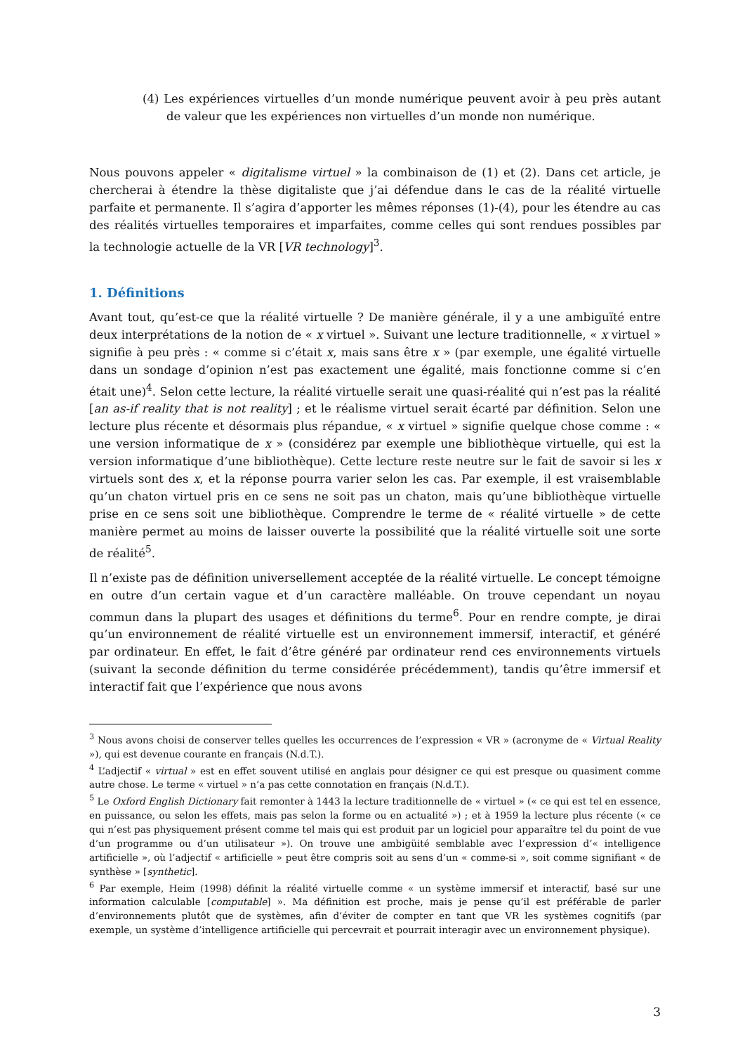(4) Les expériences virtuelles d’un monde numérique peuvent avoir à peu près autant de valeur que les expériences non virtuelles d’un monde non numérique.
Nous pouvons appeler « digitalisme virtuel » la combinaison de (1) et (2). Dans cet article, je chercherai à étendre la thèse digitaliste que j’ai défendue dans le cas de la réalité virtuelle parfaite et permanente. Il s’agira d’apporter les mêmes réponses (1)-(4), pour les étendre au cas des réalités virtuelles temporaires et imparfaites, comme celles qui sont rendues possibles par la technologie actuelle de la VR [VR technology]<sup>3</sup>.
1. Définitions
Avant tout, qu’est-ce que la réalité virtuelle ? De manière générale, il y a une ambiguïté entre deux interprétations de la notion de « x virtuel ». Suivant une lecture traditionnelle, « x virtuel » signifie à peu près : « comme si c’était x, mais sans être x » (par exemple, une égalité virtuelle dans un sondage d’opinion n’est pas exactement une égalité, mais fonctionne comme si c’en était une)<sup>4</sup>. Selon cette lecture, la réalité virtuelle serait une quasi-réalité qui n’est pas la réalité [an as-if reality that is not reality] ; et le réalisme virtuel serait écarté par définition. Selon une lecture plus récente et désormais plus répandue, « x virtuel » signifie quelque chose comme : « une version informatique de x » (considérez par exemple une bibliothèque virtuelle, qui est la version informatique d’une bibliothèque). Cette lecture reste neutre sur le fait de savoir si les x virtuels sont des x, et la réponse pourra varier selon les cas. Par exemple, il est vraisemblable qu’un chaton virtuel pris en ce sens ne soit pas un chaton, mais qu’une bibliothèque virtuelle prise en ce sens soit une bibliothèque. Comprendre le terme de « réalité virtuelle » de cette manière permet au moins de laisser ouverte la possibilité que la réalité virtuelle soit une sorte de réalité<sup>5</sup>.
Il n’existe pas de définition universellement acceptée de la réalité virtuelle. Le concept témoigne en outre d’un certain vague et d’un caractère malléable. On trouve cependant un noyau commun dans la plupart des usages et définitions du terme<sup>6</sup>. Pour en rendre compte, je dirai qu’un environnement de réalité virtuelle est un environnement immersif, interactif, et généré par ordinateur. En effet, le fait d’être généré par ordinateur rend ces environnements virtuels (suivant la seconde définition du terme considérée précédemment), tandis qu’être immersif et interactif fait que l’expérience que nous avons
<sup>3</sup> Nous avons choisi de conserver telles quelles les occurrences de l’expression « VR » (acronyme de « Virtual Reality »), qui est devenue courante en français (N.d.T.).
<sup>4</sup> L’adjectif « virtual » est en effet souvent utilisé en anglais pour désigner ce qui est presque ou quasiment comme autre chose. Le terme « virtuel » n’a pas cette connotation en français (N.d.T.).
<sup>5</sup> Le Oxford English Dictionary fait remonter à 1443 la lecture traditionnelle de « virtuel » (« ce qui est tel en essence, en puissance, ou selon les effets, mais pas selon la forme ou en actualité ») ; et à 1959 la lecture plus récente (« ce qui n’est pas physiquement présent comme tel mais qui est produit par un logiciel pour apparaître tel du point de vue d’un programme ou d’un utilisateur »). On trouve une ambigüité semblable avec l’expression d’« intelligence artificielle », où l’adjectif « artificielle » peut être compris soit au sens d’un « comme-si », soit comme signifiant « de synthèse » [synthetic].
<sup>6</sup> Par exemple, Heim (1998) définit la réalité virtuelle comme « un système immersif et interactif, basé sur une information calculable [computable] ». Ma définition est proche, mais je pense qu’il est préférable de parler d’environnements plutôt que de systèmes, afin d’éviter de compter en tant que VR les systèmes cognitifs (par exemple, un système d’intelligence artificielle qui percevrait et pourrait interagir avec un environnement physique).
3